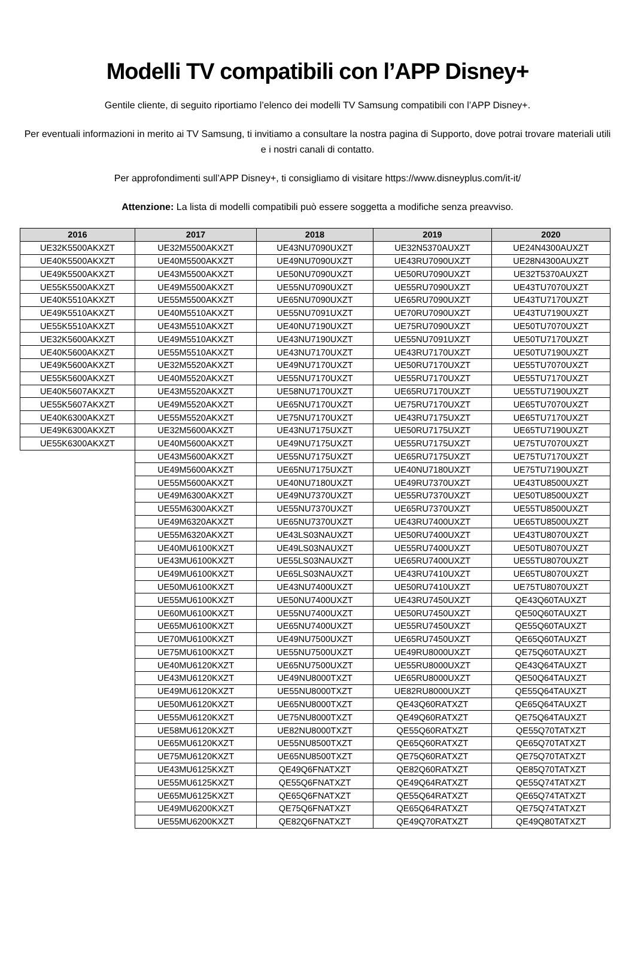Modelli TV compatibili con l’APP Disney+
Gentile cliente, di seguito riportiamo l’elenco dei modelli TV Samsung compatibili con l’APP Disney+.
Per eventuali informazioni in merito ai TV Samsung, ti invitiamo a consultare la nostra pagina di Supporto, dove potrai trovare materiali utili e i nostri canali di contatto.
Per approfondimenti sull’APP Disney+, ti consigliamo di visitare https://www.disneyplus.com/it-it/
Attenzione: La lista di modelli compatibili può essere soggetta a modifiche senza preavviso.
| 2016 | 2017 | 2018 | 2019 | 2020 |
| --- | --- | --- | --- | --- |
| UE32K5500AKXZT | UE32M5500AKXZT | UE43NU7090UXZT | UE32N5370AUXZT | UE24N4300AUXZT |
| UE40K5500AKXZT | UE40M5500AKXZT | UE49NU7090UXZT | UE43RU7090UXZT | UE28N4300AUXZT |
| UE49K5500AKXZT | UE43M5500AKXZT | UE50NU7090UXZT | UE50RU7090UXZT | UE32T5370AUXZT |
| UE55K5500AKXZT | UE49M5500AKXZT | UE55NU7090UXZT | UE55RU7090UXZT | UE43TU7070UXZT |
| UE40K5510AKXZT | UE55M5500AKXZT | UE65NU7090UXZT | UE65RU7090UXZT | UE43TU7170UXZT |
| UE49K5510AKXZT | UE40M5510AKXZT | UE55NU7091UXZT | UE70RU7090UXZT | UE43TU7190UXZT |
| UE55K5510AKXZT | UE43M5510AKXZT | UE40NU7190UXZT | UE75RU7090UXZT | UE50TU7070UXZT |
| UE32K5600AKXZT | UE49M5510AKXZT | UE43NU7190UXZT | UE55NU7091UXZT | UE50TU7170UXZT |
| UE40K5600AKXZT | UE55M5510AKXZT | UE43NU7170UXZT | UE43RU7170UXZT | UE50TU7190UXZT |
| UE49K5600AKXZT | UE32M5520AKXZT | UE49NU7170UXZT | UE50RU7170UXZT | UE55TU7070UXZT |
| UE55K5600AKXZT | UE40M5520AKXZT | UE55NU7170UXZT | UE55RU7170UXZT | UE55TU7170UXZT |
| UE40K5607AKXZT | UE43M5520AKXZT | UE58NU7170UXZT | UE65RU7170UXZT | UE55TU7190UXZT |
| UE55K5607AKXZT | UE49M5520AKXZT | UE65NU7170UXZT | UE75RU7170UXZT | UE65TU7070UXZT |
| UE40K6300AKXZT | UE55M5520AKXZT | UE75NU7170UXZT | UE43RU7175UXZT | UE65TU7170UXZT |
| UE49K6300AKXZT | UE32M5600AKXZT | UE43NU7175UXZT | UE50RU7175UXZT | UE65TU7190UXZT |
| UE55K6300AKXZT | UE40M5600AKXZT | UE49NU7175UXZT | UE55RU7175UXZT | UE75TU7070UXZT |
| | UE43M5600AKXZT | UE55NU7175UXZT | UE65RU7175UXZT | UE75TU7170UXZT |
| | UE49M5600AKXZT | UE65NU7175UXZT | UE40NU7180UXZT | UE75TU7190UXZT |
| | UE55M5600AKXZT | UE40NU7180UXZT | UE49RU7370UXZT | UE43TU8500UXZT |
| | UE49M6300AKXZT | UE49NU7370UXZT | UE55RU7370UXZT | UE50TU8500UXZT |
| | UE55M6300AKXZT | UE55NU7370UXZT | UE65RU7370UXZT | UE55TU8500UXZT |
| | UE49M6320AKXZT | UE65NU7370UXZT | UE43RU7400UXZT | UE65TU8500UXZT |
| | UE55M6320AKXZT | UE43LS03NAUXZT | UE50RU7400UXZT | UE43TU8070UXZT |
| | UE40MU6100KXZT | UE49LS03NAUXZT | UE55RU7400UXZT | UE50TU8070UXZT |
| | UE43MU6100KXZT | UE55LS03NAUXZT | UE65RU7400UXZT | UE55TU8070UXZT |
| | UE49MU6100KXZT | UE65LS03NAUXZT | UE43RU7410UXZT | UE65TU8070UXZT |
| | UE50MU6100KXZT | UE43NU7400UXZT | UE50RU7410UXZT | UE75TU8070UXZT |
| | UE55MU6100KXZT | UE50NU7400UXZT | UE43RU7450UXZT | QE43Q60TAUXZT |
| | UE60MU6100KXZT | UE55NU7400UXZT | UE50RU7450UXZT | QE50Q60TAUXZT |
| | UE65MU6100KXZT | UE65NU7400UXZT | UE55RU7450UXZT | QE55Q60TAUXZT |
| | UE70MU6100KXZT | UE49NU7500UXZT | UE65RU7450UXZT | QE65Q60TAUXZT |
| | UE75MU6100KXZT | UE55NU7500UXZT | UE49RU8000UXZT | QE75Q60TAUXZT |
| | UE40MU6120KXZT | UE65NU7500UXZT | UE55RU8000UXZT | QE43Q64TAUXZT |
| | UE43MU6120KXZT | UE49NU8000TXZT | UE65RU8000UXZT | QE50Q64TAUXZT |
| | UE49MU6120KXZT | UE55NU8000TXZT | UE82RU8000UXZT | QE55Q64TAUXZT |
| | UE50MU6120KXZT | UE65NU8000TXZT | QE43Q60RATXZT | QE65Q64TAUXZT |
| | UE55MU6120KXZT | UE75NU8000TXZT | QE49Q60RATXZT | QE75Q64TAUXZT |
| | UE58MU6120KXZT | UE82NU8000TXZT | QE55Q60RATXZT | QE55Q70TATXZT |
| | UE65MU6120KXZT | UE55NU8500TXZT | QE65Q60RATXZT | QE65Q70TATXZT |
| | UE75MU6120KXZT | UE65NU8500TXZT | QE75Q60RATXZT | QE75Q70TATXZT |
| | UE43MU6125KXZT | QE49Q6FNATXZT | QE82Q60RATXZT | QE85Q70TATXZT |
| | UE55MU6125KXZT | QE55Q6FNATXZT | QE49Q64RATXZT | QE55Q74TATXZT |
| | UE65MU6125KXZT | QE65Q6FNATXZT | QE55Q64RATXZT | QE65Q74TATXZT |
| | UE49MU6200KXZT | QE75Q6FNATXZT | QE65Q64RATXZT | QE75Q74TATXZT |
| | UE55MU6200KXZT | QE82Q6FNATXZT | QE49Q70RATXZT | QE49Q80TATXZT |